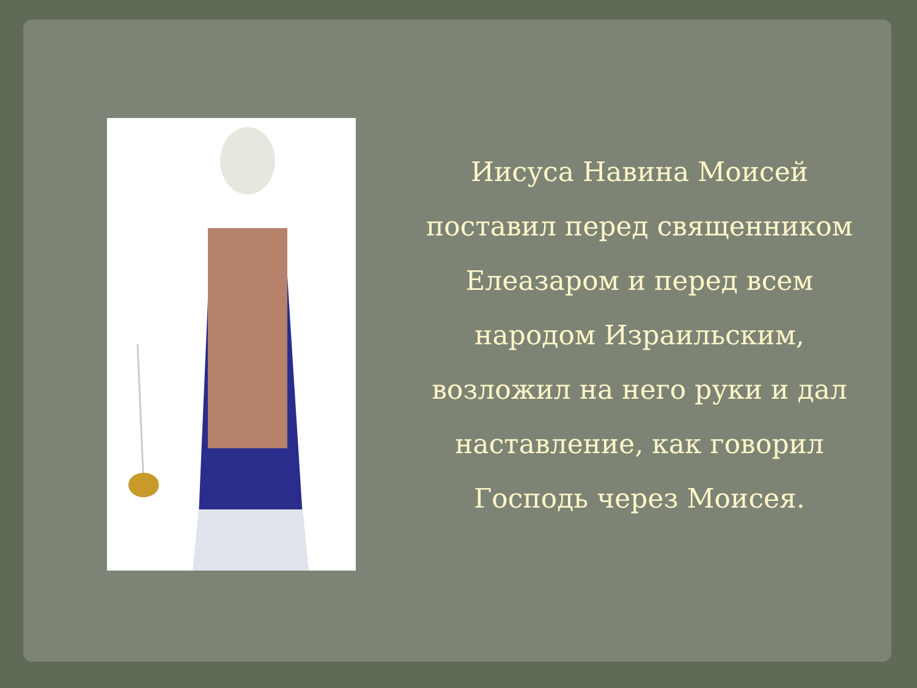Иисуса Навина Моисей поставил перед священником Елеазаром и перед всем народом Израильским, возложил на него руки и дал наставление, как говорил Господь через Моисея.